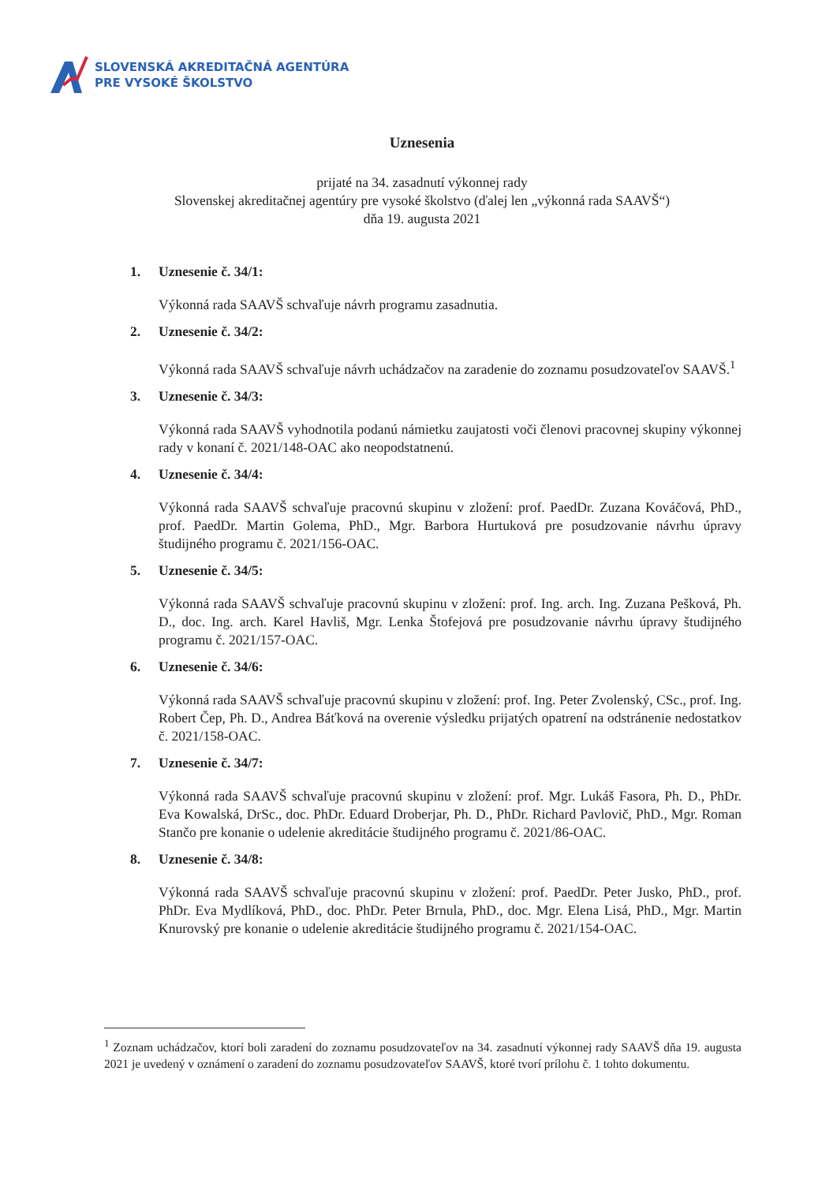SLOVENSKÁ AKREDITAČNÁ AGENTÚRA
PRE VYSOKÉ ŠKOLSTVO
Uznesenia
prijaté na 34. zasadnutí výkonnej rady
Slovenskej akreditačnej agentúry pre vysoké školstvo (ďalej len „výkonná rada SAAVŠ“)
dňa 19. augusta 2021
1. Uznesenie č. 34/1:
Výkonná rada SAAVŠ schvaľuje návrh programu zasadnutia.
2. Uznesenie č. 34/2:
Výkonná rada SAAVŠ schvaľuje návrh uchádzačov na zaradenie do zoznamu posudzovateľov SAAVŠ.<sup>1</sup>
3. Uznesenie č. 34/3:
Výkonná rada SAAVŠ vyhodnotila podanú námietku zaujatosti voči členovi pracovnej skupiny výkonnej rady v konaní č. 2021/148-OAC ako neopodstatnenú.
4. Uznesenie č. 34/4:
Výkonná rada SAAVŠ schvaľuje pracovnú skupinu v zložení: prof. PaedDr. Zuzana Kováčová, PhD., prof. PaedDr. Martin Golema, PhD., Mgr. Barbora Hurtuková pre posudzovanie návrhu úpravy študijného programu č. 2021/156-OAC.
5. Uznesenie č. 34/5:
Výkonná rada SAAVŠ schvaľuje pracovnú skupinu v zložení: prof. Ing. arch. Ing. Zuzana Pešková, Ph. D., doc. Ing. arch. Karel Havliš, Mgr. Lenka Štofejová pre posudzovanie návrhu úpravy študijného programu č. 2021/157-OAC.
6. Uznesenie č. 34/6:
Výkonná rada SAAVŠ schvaľuje pracovnú skupinu v zložení: prof. Ing. Peter Zvolenský, CSc., prof. Ing. Robert Čep, Ph. D., Andrea Báťková na overenie výsledku prijatých opatrení na odstránenie nedostatkov č. 2021/158-OAC.
7. Uznesenie č. 34/7:
Výkonná rada SAAVŠ schvaľuje pracovnú skupinu v zložení: prof. Mgr. Lukáš Fasora, Ph. D., PhDr. Eva Kowalská, DrSc., doc. PhDr. Eduard Droberjar, Ph. D., PhDr. Richard Pavlovič, PhD., Mgr. Roman Stančo pre konanie o udelenie akreditácie študijného programu č. 2021/86-OAC.
8. Uznesenie č. 34/8:
Výkonná rada SAAVŠ schvaľuje pracovnú skupinu v zložení: prof. PaedDr. Peter Jusko, PhD., prof. PhDr. Eva Mydlíková, PhD., doc. PhDr. Peter Brnula, PhD., doc. Mgr. Elena Lisá, PhD., Mgr. Martin Knurovský pre konanie o udelenie akreditácie študijného programu č. 2021/154-OAC.
<sup>1</sup> Zoznam uchádzačov, ktorí boli zaradení do zoznamu posudzovateľov na 34. zasadnutí výkonnej rady SAAVŠ dňa 19. augusta 2021 je uvedený v oznámení o zaradení do zoznamu posudzovateľov SAAVŠ, ktoré tvorí prílohu č. 1 tohto dokumentu.